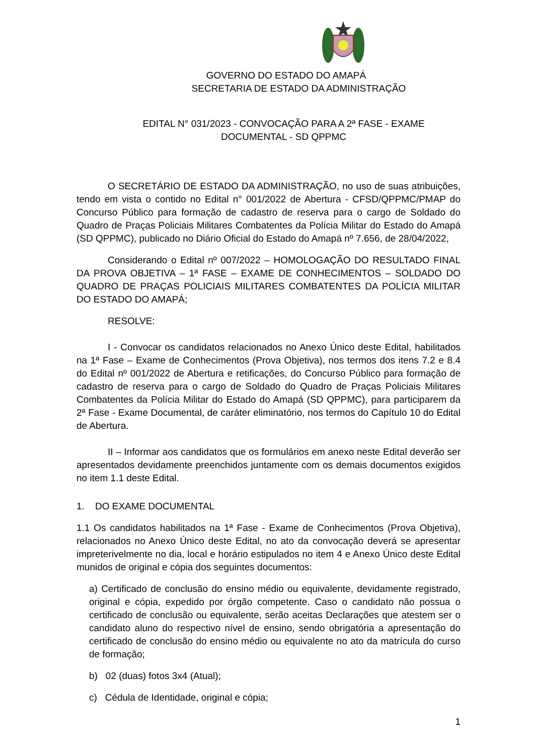GOVERNO DO ESTADO DO AMAPÁ
SECRETARIA DE ESTADO DA ADMINISTRAÇÃO
EDITAL N° 031/2023 - CONVOCAÇÃO PARA A 2ª FASE - EXAME
DOCUMENTAL - SD QPPMC
O SECRETÁRIO DE ESTADO DA ADMINISTRAÇÃO, no uso de suas atribuições, tendo em vista o contido no Edital n° 001/2022 de Abertura - CFSD/QPPMC/PMAP do Concurso Público para formação de cadastro de reserva para o cargo de Soldado do Quadro de Praças Policiais Militares Combatentes da Polícia Militar do Estado do Amapá (SD QPPMC), publicado no Diário Oficial do Estado do Amapá nº 7.656, de 28/04/2022,
Considerando o Edital nº 007/2022 – HOMOLOGAÇÃO DO RESULTADO FINAL DA PROVA OBJETIVA – 1ª FASE – EXAME DE CONHECIMENTOS – SOLDADO DO QUADRO DE PRAÇAS POLICIAIS MILITARES COMBATENTES DA POLÍCIA MILITAR DO ESTADO DO AMAPÁ;
RESOLVE:
I - Convocar os candidatos relacionados no Anexo Único deste Edital, habilitados na 1ª Fase – Exame de Conhecimentos (Prova Objetiva), nos termos dos itens 7.2 e 8.4 do Edital nº 001/2022 de Abertura e retificações, do Concurso Público para formação de cadastro de reserva para o cargo de Soldado do Quadro de Praças Policiais Militares Combatentes da Polícia Militar do Estado do Amapá (SD QPPMC), para participarem da 2ª Fase - Exame Documental, de caráter eliminatório, nos termos do Capítulo 10 do Edital de Abertura.
II – Informar aos candidatos que os formulários em anexo neste Edital deverão ser apresentados devidamente preenchidos juntamente com os demais documentos exigidos no item 1.1 deste Edital.
1. DO EXAME DOCUMENTAL
1.1 Os candidatos habilitados na 1ª Fase - Exame de Conhecimentos (Prova Objetiva), relacionados no Anexo Único deste Edital, no ato da convocação deverá se apresentar impreterivelmente no dia, local e horário estipulados no item 4 e Anexo Único deste Edital munidos de original e cópia dos seguintes documentos:
a) Certificado de conclusão do ensino médio ou equivalente, devidamente registrado, original e cópia, expedido por órgão competente. Caso o candidato não possua o certificado de conclusão ou equivalente, serão aceitas Declarações que atestem ser o candidato aluno do respectivo nível de ensino, sendo obrigatória a apresentação do certificado de conclusão do ensino médio ou equivalente no ato da matrícula do curso de formação;
b) 02 (duas) fotos 3x4 (Atual);
c) Cédula de Identidade, original e cópia;
1